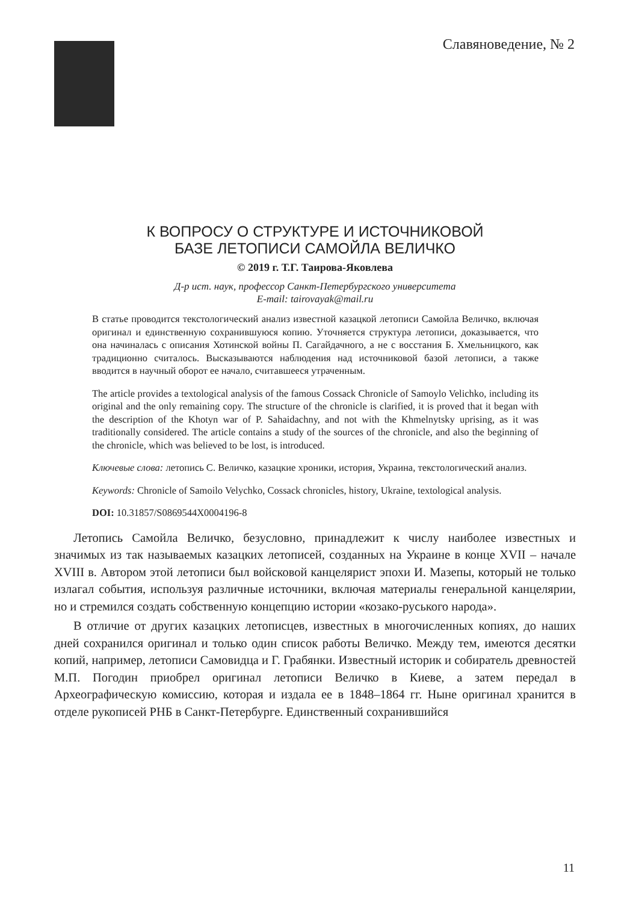Славяноведение, № 2
К ВОПРОСУ О СТРУКТУРЕ И ИСТОЧНИКОВОЙ
БАЗЕ ЛЕТОПИСИ САМОЙЛА ВЕЛИЧКО
© 2019 г. Т.Г. Таирова-Яковлева
Д-р ист. наук, профессор Санкт-Петербургского университета
E-mail: tairovayak@mail.ru
В статье проводится текстологический анализ известной казацкой летописи Самойла Величко, включая оригинал и единственную сохранившуюся копию. Уточняется структура летописи, доказывается, что она начиналась с описания Хотинской войны П. Сагайдачного, а не с восстания Б. Хмельницкого, как традиционно считалось. Высказываются наблюдения над источниковой базой летописи, а также вводится в научный оборот ее начало, считавшееся утраченным.
The article provides a textological analysis of the famous Cossack Chronicle of Samoylo Velichko, including its original and the only remaining copy. The structure of the chronicle is clarified, it is proved that it began with the description of the Khotyn war of P. Sahaidachny, and not with the Khmelnytsky uprising, as it was traditionally considered. The article contains a study of the sources of the chronicle, and also the beginning of the chronicle, which was believed to be lost, is introduced.
Ключевые слова: летопись С. Величко, казацкие хроники, история, Украина, текстологический анализ.
Keywords: Chronicle of Samoilo Velychko, Cossack chronicles, history, Ukraine, textological analysis.
DOI: 10.31857/S0869544X0004196-8
Летопись Самойла Величко, безусловно, принадлежит к числу наиболее известных и значимых из так называемых казацких летописей, созданных на Украине в конце XVII – начале XVIII в. Автором этой летописи был войсковой канцелярист эпохи И. Мазепы, который не только излагал события, используя различные источники, включая материалы генеральной канцелярии, но и стремился создать собственную концепцию истории «козако-руського народа».
В отличие от других казацких летописцев, известных в многочисленных копиях, до наших дней сохранился оригинал и только один список работы Величко. Между тем, имеются десятки копий, например, летописи Самовидца и Г. Грабянки. Известный историк и собиратель древностей М.П. Погодин приобрел оригинал летописи Величко в Киеве, а затем передал в Археографическую комиссию, которая и издала ее в 1848–1864 гг. Ныне оригинал хранится в отделе рукописей РНБ в Санкт-Петербурге. Единственный сохранившийся
11